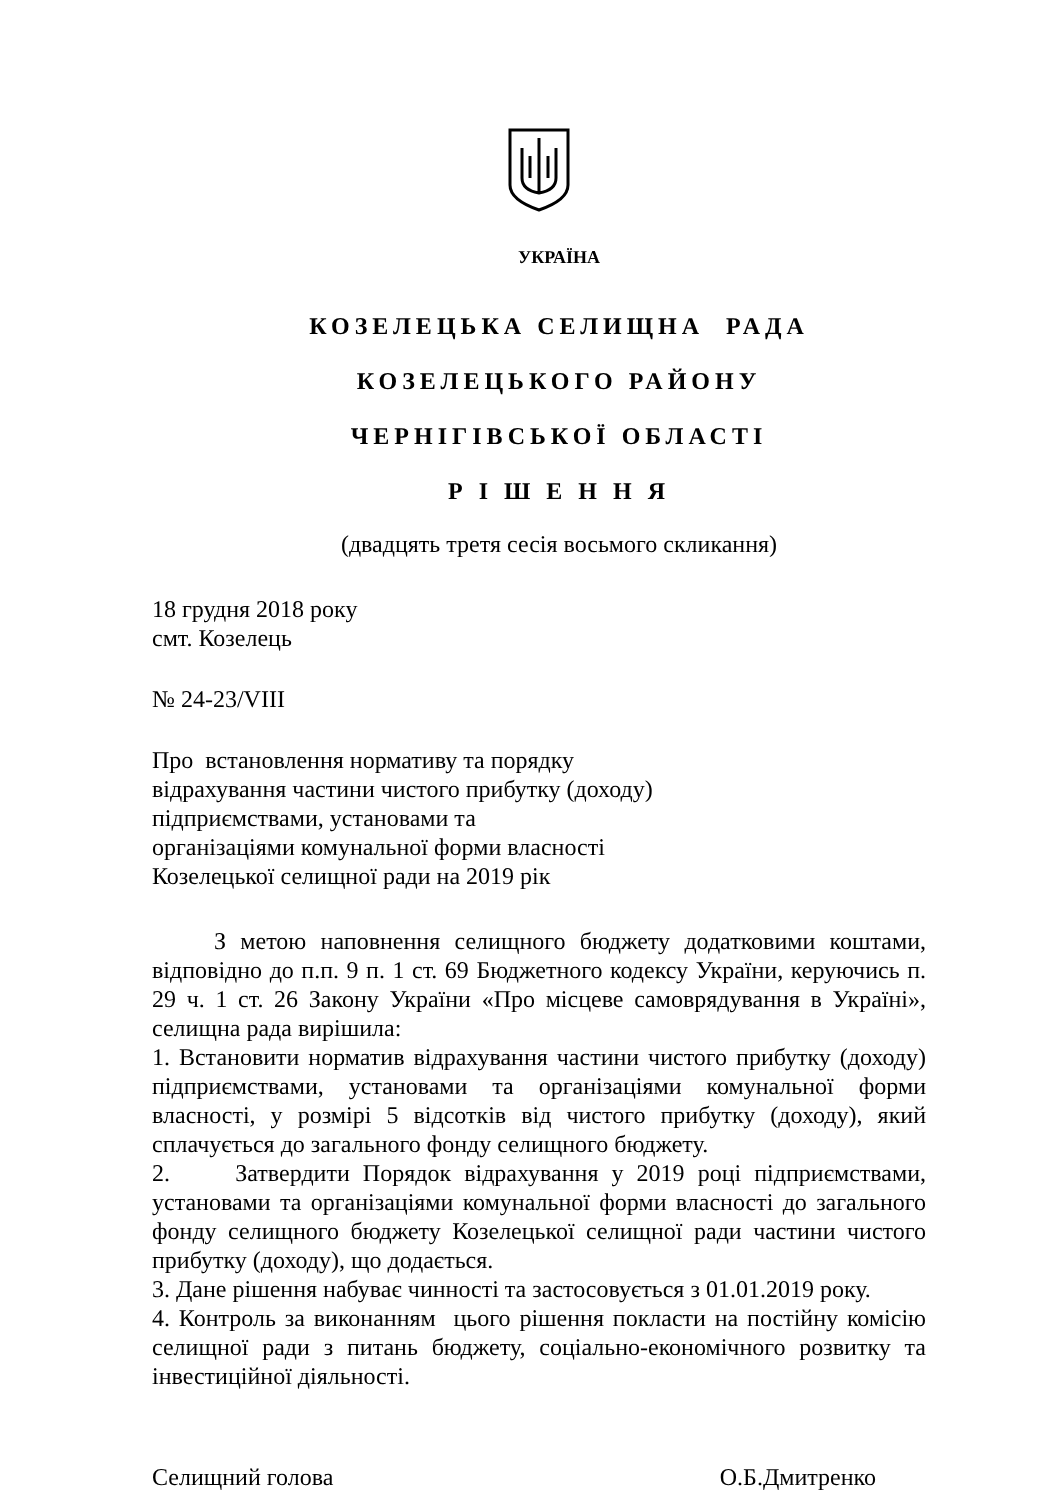УКРАЇНА
КОЗЕЛЕЦЬКА СЕЛИЩНА РАДА
КОЗЕЛЕЦЬКОГО РАЙОНУ
ЧЕРНІГІВСЬКОЇ ОБЛАСТІ
Р І Ш Е Н Н Я
(двадцять третя сесія восьмого скликання)
18 грудня 2018 року
смт. Козелець
№ 24-23/VIII
Про встановлення нормативу та порядку
відрахування частини чистого прибутку (доходу)
підприємствами, установами та
організаціями комунальної форми власності
Козелецької селищної ради на 2019 рік
З метою наповнення селищного бюджету додатковими коштами, відповідно до п.п. 9 п. 1 ст. 69 Бюджетного кодексу України, керуючись п. 29 ч. 1 ст. 26 Закону України «Про місцеве самоврядування в Україні», селищна рада вирішила:
1. Встановити норматив відрахування частини чистого прибутку (доходу) підприємствами, установами та організаціями комунальної форми власності, у розмірі 5 відсотків від чистого прибутку (доходу), який сплачується до загального фонду селищного бюджету.
2. Затвердити Порядок відрахування у 2019 році підприємствами, установами та організаціями комунальної форми власності до загального фонду селищного бюджету Козелецької селищної ради частини чистого прибутку (доходу), що додається.
3. Дане рішення набуває чинності та застосовується з 01.01.2019 року.
4. Контроль за виконанням цього рішення покласти на постійну комісію селищної ради з питань бюджету, соціально-економічного розвитку та інвестиційної діяльності.
Селищний голова О.Б.Дмитренко